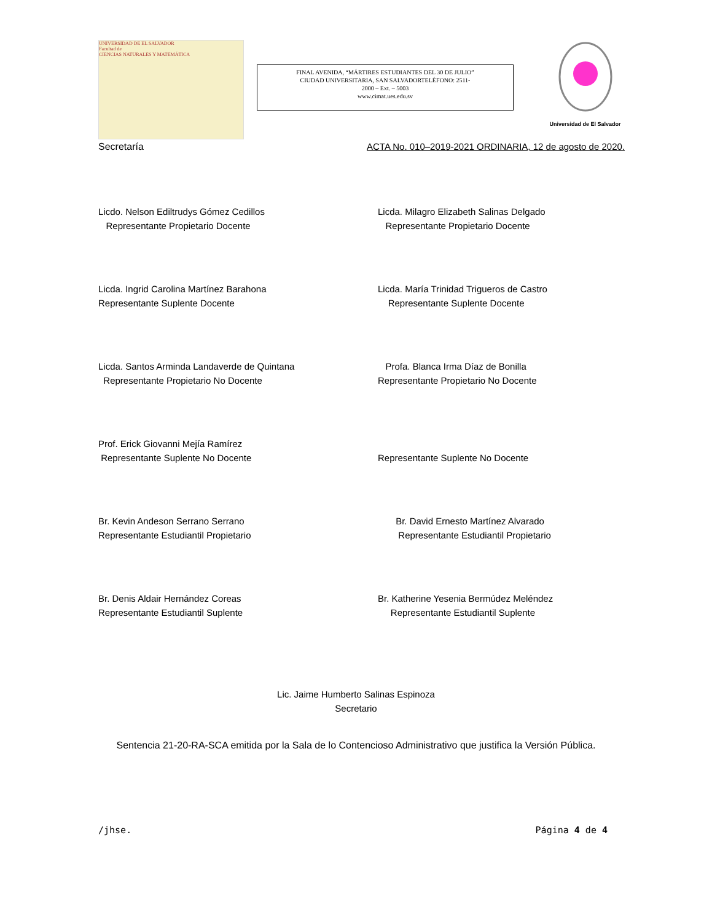UNIVERSIDAD DE EL SALVADOR
Facultad de
CIENCIAS NATURALES Y MATEMÁTICA
FINAL AVENIDA, “MÁRTIRES ESTUDIANTES DEL 30 DE JULIO”
CIUDAD UNIVERSITARIA, SAN SALVADORTELÉFONO: 2511-
2000 – Ext. – 5003
www.cimat.ues.edu.sv
Universidad de El Salvador
Secretaría ACTA No. 010–2019-2021 ORDINARIA, 12 de agosto de 2020.
Licdo. Nelson Ediltrudys Gómez Cedillos
Representante Propietario Docente
Licda. Milagro Elizabeth Salinas Delgado
Representante Propietario Docente
Licda. Ingrid Carolina Martínez Barahona
Representante Suplente Docente
Licda. María Trinidad Trigueros de Castro
Representante Suplente Docente
Licda. Santos Arminda Landaverde de Quintana
Representante Propietario No Docente
Profa. Blanca Irma Díaz de Bonilla
Representante Propietario No Docente
Prof. Erick Giovanni Mejía Ramírez
Representante Suplente No Docente
Representante Suplente No Docente
Br. Kevin Andeson Serrano Serrano
Representante Estudiantil Propietario
Br. David Ernesto Martínez Alvarado
Representante Estudiantil Propietario
Br. Denis Aldair Hernández Coreas
Representante Estudiantil Suplente
Br. Katherine Yesenia Bermúdez Meléndez
Representante Estudiantil Suplente
Lic. Jaime Humberto Salinas Espinoza
Secretario
Sentencia 21-20-RA-SCA emitida por la Sala de lo Contencioso Administrativo que justifica la Versión Pública.
/jhse. Página 4 de 4